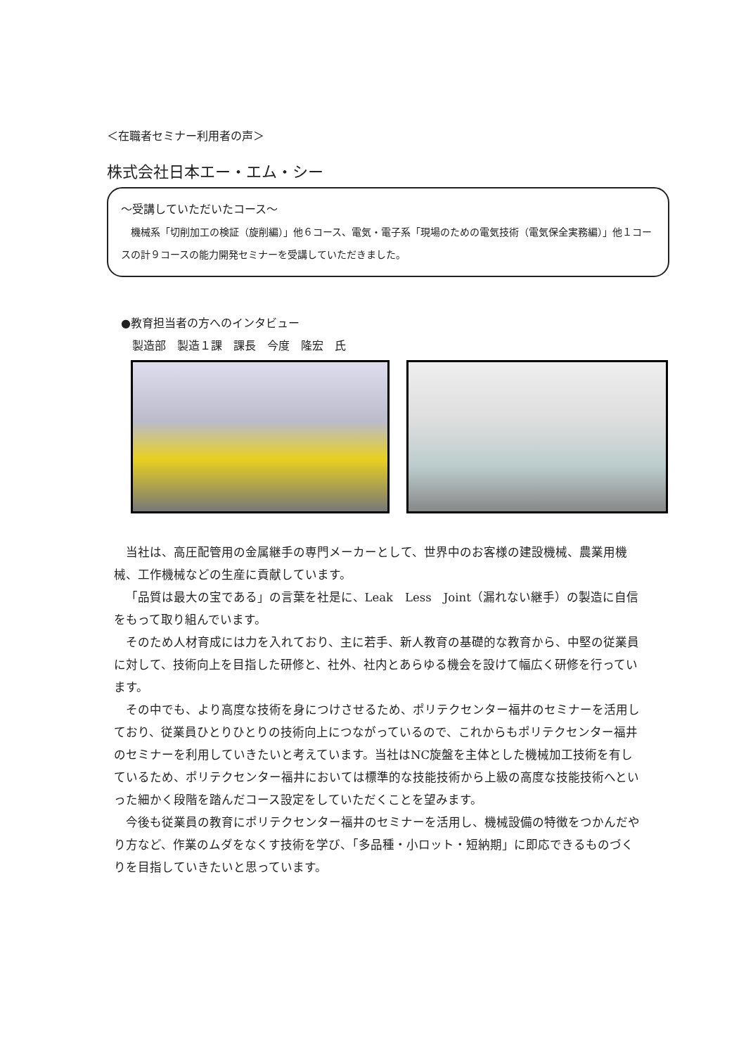＜在職者セミナー利用者の声＞
株式会社日本エー・エム・シー
～受講していただいたコース～
機械系「切削加工の検証（旋削編）」他６コース、電気・電子系「現場のための電気技術（電気保全実務編）」他１コースの計９コースの能力開発セミナーを受講していただきました。
●教育担当者の方へのインタビュー
　製造部　製造１課　課長　今度　隆宏　氏
当社は、高圧配管用の金属継手の専門メーカーとして、世界中のお客様の建設機械、農業用機械、工作機械などの生産に貢献しています。
「品質は最大の宝である」の言葉を社是に、Leak　Less　Joint（漏れない継手）の製造に自信をもって取り組んでいます。
そのため人材育成には力を入れており、主に若手、新人教育の基礎的な教育から、中堅の従業員に対して、技術向上を目指した研修と、社外、社内とあらゆる機会を設けて幅広く研修を行っています。
その中でも、より高度な技術を身につけさせるため、ポリテクセンター福井のセミナーを活用しており、従業員ひとりひとりの技術向上につながっているので、これからもポリテクセンター福井のセミナーを利用していきたいと考えています。当社はNC旋盤を主体とした機械加工技術を有しているため、ポリテクセンター福井においては標準的な技能技術から上級の高度な技能技術へといった細かく段階を踏んだコース設定をしていただくことを望みます。
今後も従業員の教育にポリテクセンター福井のセミナーを活用し、機械設備の特徴をつかんだやり方など、作業のムダをなくす技術を学び、「多品種・小ロット・短納期」に即応できるものづくりを目指していきたいと思っています。